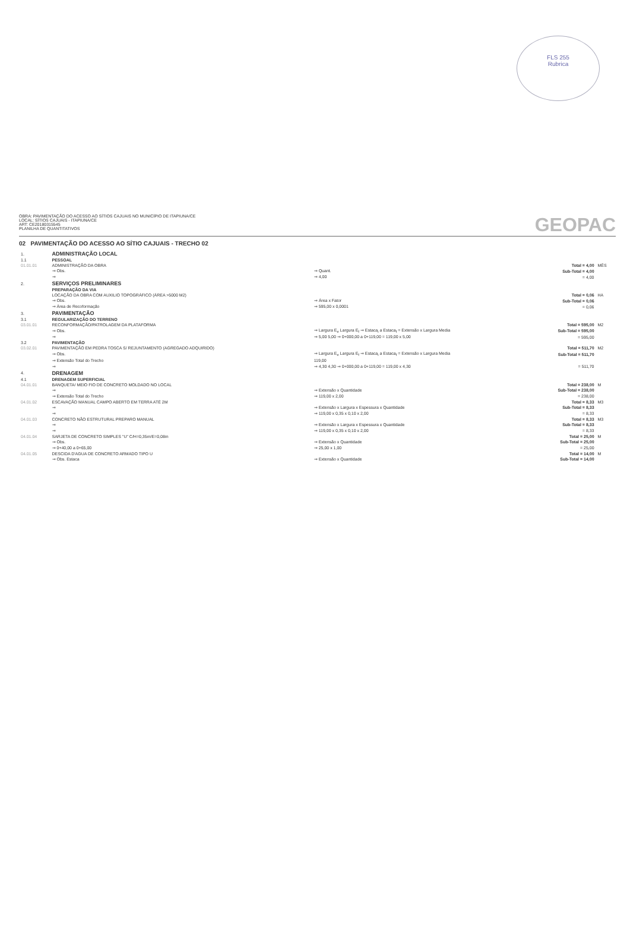FLS 255
Rubrica
OBRA: PAVIMENTAÇÃO DO ACESSO AO SÍTIOS CAJUAIS NO MUNICÍPIO DE ITAPIUNA/CE
LOCAL: SÍTIOS CAJUAIS - ITAPIUNA/CE
ART: CE20180315545
PLANILHA DE QUANTITATIVOS
GEOPAC
02 PAVIMENTAÇÃO DO ACESSO AO SÍTIO CAJUAIS - TRECHO 02
| 1. | ADMINISTRAÇÃO LOCAL | | | |
| 1.1 | PESSOAL | | | |
| 01.01.01 | ADMINISTRAÇÃO DA OBRA | | Total = 4,00 | MÊS |
| | ⇒ Obs. | ⇒ Quant. | Sub-Total = 4,00 | |
| | ⇒ | ⇒ 4,00 | = 4,00 | |
| 2. | SERVIÇOS PRELIMINARES | | | |
| | PREPARAÇÃO DA VIA | | | |
| | LOCAÇÃO DA OBRA COM AUXILIO TOPOGRÁFICO (ÁREA >5000 M2) | | Total = 0,06 | HA |
| | ⇒ Obs. | ⇒ Área x Fator | Sub-Total = 0,06 | |
| | ⇒ Área de Recoformação | ⇒ 595,00 x 0,0001 | = 0,06 | |
| 3. | PAVIMENTAÇÃO | | | |
| 3.1 | REGULARIZAÇÃO DO TERRENO | | | |
| 03.01.01 | RECONFORMAÇÃO/PATROLAGEM DA PLATAFORMA | | Total = 595,00 | M2 |
| | ⇒ Obs. | ⇒ Largura E<sub>e</sub> Largura E<sub>f</sub> ⇒ Estaca<sub>i</sub> a Estaca<sub>f</sub> = Extensão x Largura Media | Sub-Total = 595,00 | |
| | ⇒ | ⇒ 5,00 5,00 ⇒ 0+000,00 a 0+119,00 = 119,00 x 5,00 | = 595,00 | |
| 3.2 | PAVIMENTAÇÃO | | | |
| 03.02.01 | PAVIMENTAÇÃO EM PEDRA TOSCA S/ REJUNTAMENTO (AGREGADO ADQUIRIDO) | | Total = 511,70 | M2 |
| | ⇒ Obs. | ⇒ Largura E<sub>e</sub> Largura E<sub>f</sub> ⇒ Estaca<sub>i</sub> a Estaca<sub>f</sub> = Extensão x Largura Media | Sub-Total = 511,70 | |
| | ⇒ Extensão Total do Trecho | 119,00 | | |
| | ⇒ | ⇒ 4,30 4,30 ⇒ 0+000,00 a 0+119,00 = 119,00 x 4,30 | = 511,70 | |
| 4. | DRENAGEM | | | |
| 4.1 | DRENAGEM SUPERFICIAL | | | |
| 04.01.01 | BANQUETA/ MEIO FIO DE CONCRETO MOLDADO NO LOCAL | | Total = 238,00 | M |
| | ⇒ | ⇒ Extensão x Quantidade | Sub-Total = 238,00 | |
| | ⇒ Extensão Total do Trecho | ⇒ 119,00 x 2,00 | = 238,00 | |
| 04.01.02 | ESCAVAÇÃO MANUAL CAMPO ABERTO EM TERRA ATÉ 2M | | Total = 8,33 | M3 |
| | ⇒ | ⇒ Extensão x Largura x Espessura x Quantidade | Sub-Total = 8,33 | |
| | ⇒ | ⇒ 119,00 x 0,35 x 0,10 x 2,00 | = 8,33 | |
| 04.01.03 | CONCRETO NÃO ESTRUTURAL PREPARO MANUAL | | Total = 8,33 | M3 |
| | ⇒ | ⇒ Extensão x Largura x Espessura x Quantidade | Sub-Total = 8,33 | |
| | ⇒ | ⇒ 119,00 x 0,35 x 0,10 x 2,00 | = 8,33 | |
| 04.01.04 | SARJETA DE CONCRETO SIMPLES "U" C/H=0,35m/E=0,08m | | Total = 25,00 | M |
| | ⇒ Obs. | ⇒ Extensão x Quantidade | Sub-Total = 25,00 | |
| | ⇒ 0+40,00 a 0+65,00 | ⇒ 25,00 x 1,00 | = 25,00 | |
| 04.01.05 | DESCIDA D'AGUA DE CONCRETO ARMADO TIPO U | | Total = 14,00 | M |
| | ⇒ Obs. Estaca | ⇒ Extensão x Quantidade | Sub-Total = 14,00 | |